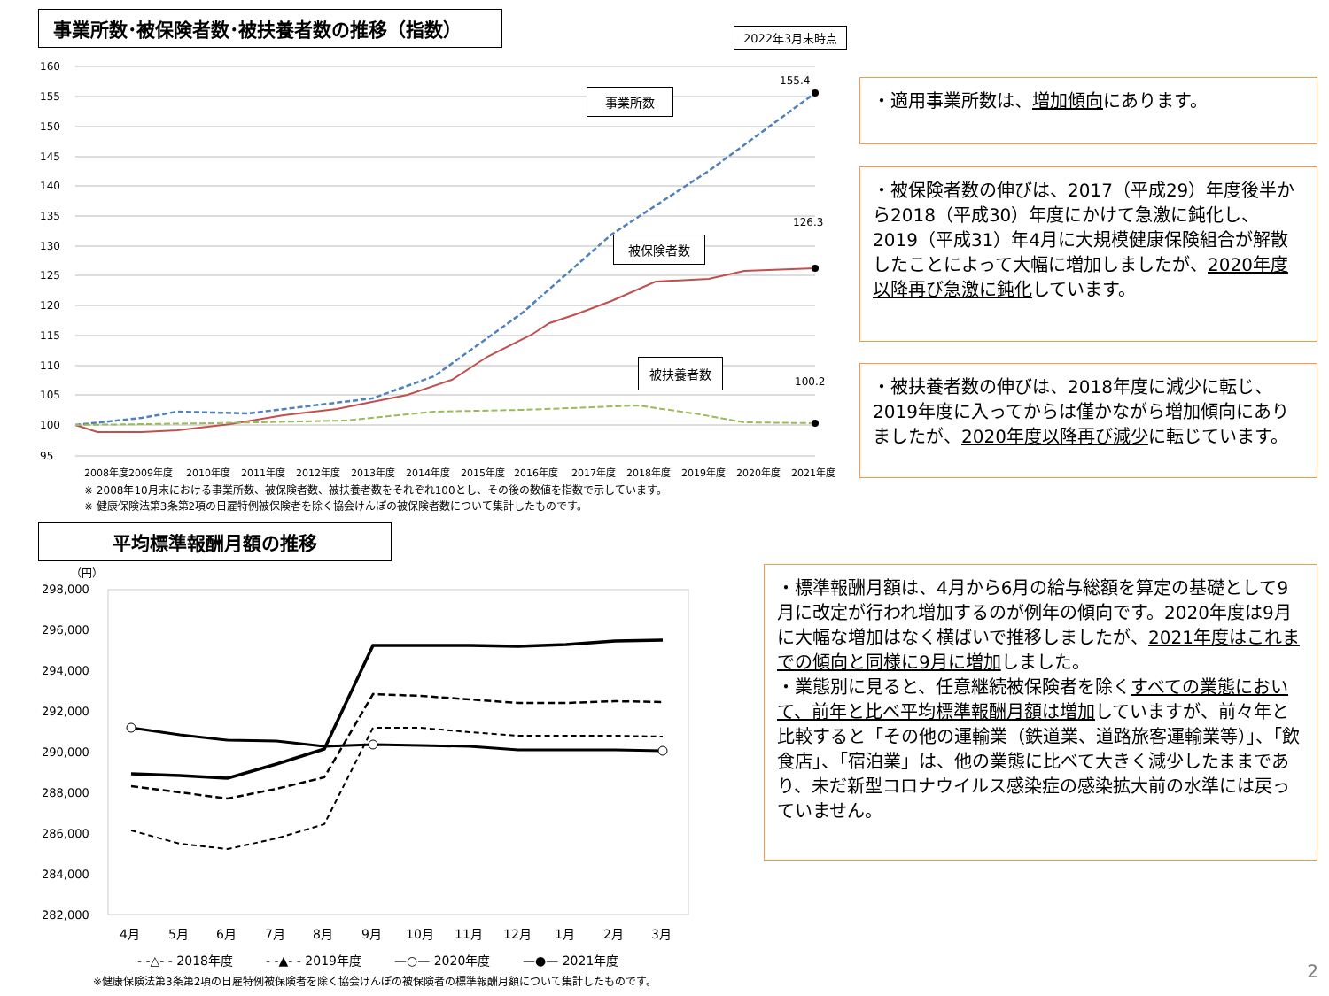事業所数･被保険者数･被扶養者数の推移（指数）
2022年3月末時点
160
155
150
145
140
135
130
125
120
115
110
105
100
95
155.4
126.3
100.2
2008年度2009年度
2010年度
2011年度
2012年度
2013年度
2014年度
2015年度
2016年度
2017年度
2018年度
2019年度
2020年度
2021年度
事業所数
被保険者数
被扶養者数
※ 2008年10月末における事業所数、被保険者数、被扶養者数をそれぞれ100とし、その後の数値を指数で示しています。
※ 健康保険法第3条第2項の日雇特例被保険者を除く協会けんぽの被保険者数について集計したものです。
・適用事業所数は、増加傾向にあります。
・被保険者数の伸びは、2017（平成29）年度後半から2018（平成30）年度にかけて急激に鈍化し、2019（平成31）年4月に大規模健康保険組合が解散したことによって大幅に増加しましたが、2020年度以降再び急激に鈍化しています。
・被扶養者数の伸びは、2018年度に減少に転じ、2019年度に入ってからは僅かながら増加傾向にありましたが、2020年度以降再び減少に転じています。
平均標準報酬月額の推移
（円）
298,000
296,000
294,000
292,000
290,000
288,000
286,000
284,000
282,000
4月
5月
6月
7月
8月
9月
10月
11月
12月
1月
2月
3月
- -△- - 2018年度
- -▲- - 2019年度
—○— 2020年度
—●— 2021年度
※健康保険法第3条第2項の日雇特例被保険者を除く協会けんぽの被保険者の標準報酬月額について集計したものです。
・標準報酬月額は、4月から6月の給与総額を算定の基礎として9月に改定が行われ増加するのが例年の傾向です。2020年度は9月に大幅な増加はなく横ばいで推移しましたが、2021年度はこれまでの傾向と同様に9月に増加しました。
・業態別に見ると、任意継続被保険者を除くすべての業態において、前年と比べ平均標準報酬月額は増加していますが、前々年と比較すると「その他の運輸業（鉄道業、道路旅客運輸業等）」、「飲食店」、「宿泊業」は、他の業態に比べて大きく減少したままであり、未だ新型コロナウイルス感染症の感染拡大前の水準には戻っていません。
2